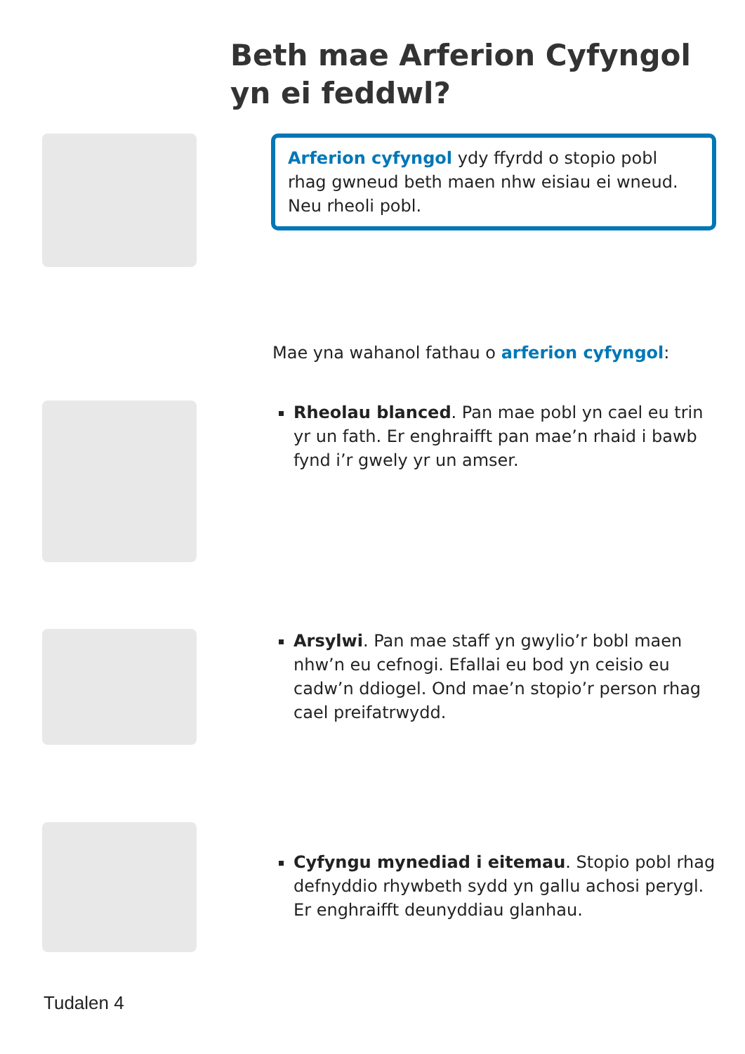Beth mae Arferion Cyfyngol yn ei feddwl?
Arferion cyfyngol ydy ffyrdd o stopio pobl rhag gwneud beth maen nhw eisiau ei wneud. Neu rheoli pobl.
Mae yna wahanol fathau o arferion cyfyngol:
Rheolau blanced. Pan mae pobl yn cael eu trin yr un fath. Er enghraifft pan mae’n rhaid i bawb fynd i’r gwely yr un amser.
Arsylwi. Pan mae staff yn gwylio’r bobl maen nhw’n eu cefnogi. Efallai eu bod yn ceisio eu cadw’n ddiogel. Ond mae’n stopio’r person rhag cael preifatrwydd.
Cyfyngu mynediad i eitemau. Stopio pobl rhag defnyddio rhywbeth sydd yn gallu achosi perygl. Er enghraifft deunyddiau glanhau.
Tudalen 4